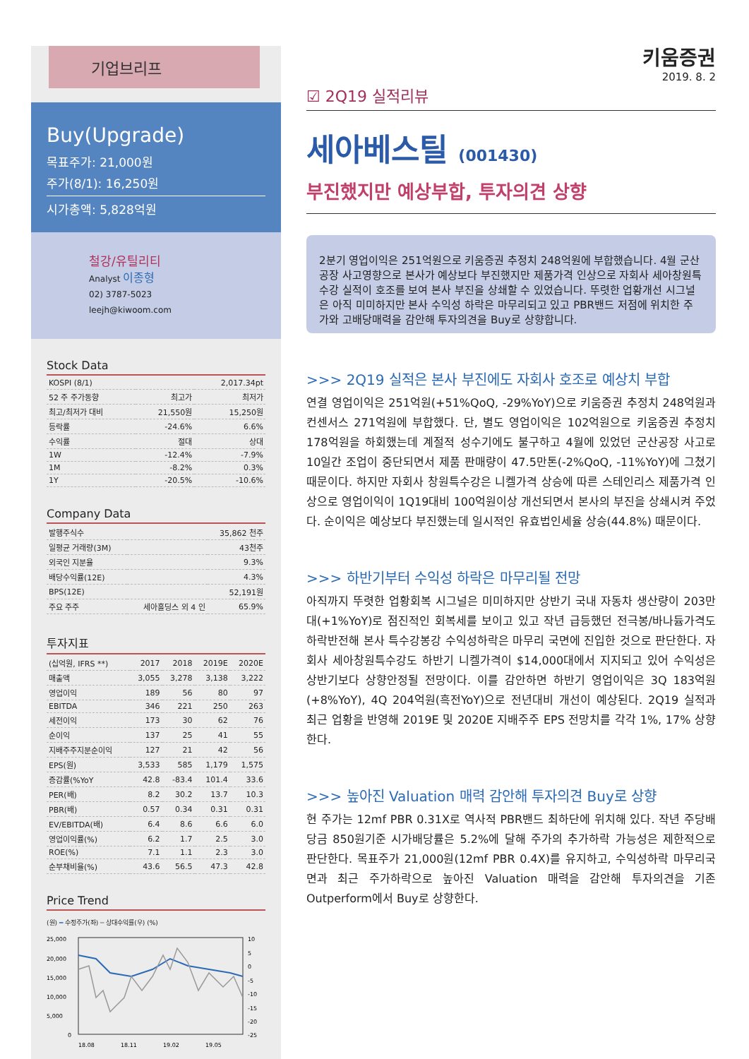기업브리프
Buy(Upgrade)
목표주가: 21,000원
주가(8/1): 16,250원
시가총액: 5,828억원
철강/유틸리티
Analyst 이종형
02) 3787-5023
leejh@kiwoom.com
Stock Data
| KOSPI (8/1) | | 2,017.34pt |
| 52 주 주가동향 | 최고가 | 최저가 |
| 최고/최저가 대비 | 21,550원 | 15,250원 |
| 등락률 | -24.6% | 6.6% |
| 수익률 | 절대 | 상대 |
| 1W | -12.4% | -7.9% |
| 1M | -8.2% | 0.3% |
| 1Y | -20.5% | -10.6% |
Company Data
| 발행주식수 | | 35,862 천주 |
| 일평균 거래량(3M) | | 43천주 |
| 외국인 지분율 | | 9.3% |
| 배당수익률(12E) | | 4.3% |
| BPS(12E) | | 52,191원 |
| 주요 주주 | 세아홀딩스 외 4 인 | 65.9% |
투자지표
| (십억원, IFRS **) | 2017 | 2018 | 2019E | 2020E |
| --- | --- | --- | --- | --- |
| 매출액 | 3,055 | 3,278 | 3,138 | 3,222 |
| 영업이익 | 189 | 56 | 80 | 97 |
| EBITDA | 346 | 221 | 250 | 263 |
| 세전이익 | 173 | 30 | 62 | 76 |
| 순이익 | 137 | 25 | 41 | 55 |
| 지배주주지분순이익 | 127 | 21 | 42 | 56 |
| EPS(원) | 3,533 | 585 | 1,179 | 1,575 |
| 증감률(%YoY | 42.8 | -83.4 | 101.4 | 33.6 |
| PER(배) | 8.2 | 30.2 | 13.7 | 10.3 |
| PBR(배) | 0.57 | 0.34 | 0.31 | 0.31 |
| EV/EBITDA(배) | 6.4 | 8.6 | 6.6 | 6.0 |
| 영업이익률(%) | 6.2 | 1.7 | 2.5 | 3.0 |
| ROE(%) | 7.1 | 1.1 | 2.3 | 3.0 |
| 순부채비율(%) | 43.6 | 56.5 | 47.3 | 42.8 |
Price Trend
(원) ━ 수정주가(좌) ━ 상대수익률(우) (%)
25,000
20,000
15,000
10,000
5,000
0
10
5
0
-5
-10
-15
-20
-25
18.08
18.11
19.02
19.05
키움증권
2019. 8. 2
☑ 2Q19 실적리뷰
세아베스틸 (001430)
부진했지만 예상부합, 투자의견 상향
2분기 영업이익은 251억원으로 키움증권 추정치 248억원에 부합했습니다. 4월 군산공장 사고영향으로 본사가 예상보다 부진했지만 제품가격 인상으로 자회사 세아창원특수강 실적이 호조를 보여 본사 부진을 상쇄할 수 있었습니다. 뚜렷한 업황개선 시그널은 아직 미미하지만 본사 수익성 하락은 마무리되고 있고 PBR밴드 저점에 위치한 주가와 고배당매력을 감안해 투자의견을 Buy로 상향합니다.
>>> 2Q19 실적은 본사 부진에도 자회사 호조로 예상치 부합
연결 영업이익은 251억원(+51%QoQ, -29%YoY)으로 키움증권 추정치 248억원과 컨센서스 271억원에 부합했다. 단, 별도 영업이익은 102억원으로 키움증권 추정치 178억원을 하회했는데 계절적 성수기에도 불구하고 4월에 있었던 군산공장 사고로 10일간 조업이 중단되면서 제품 판매량이 47.5만톤(-2%QoQ, -11%YoY)에 그쳤기 때문이다. 하지만 자회사 창원특수강은 니켈가격 상승에 따른 스테인리스 제품가격 인상으로 영업이익이 1Q19대비 100억원이상 개선되면서 본사의 부진을 상쇄시켜 주었다. 순이익은 예상보다 부진했는데 일시적인 유효법인세율 상승(44.8%) 때문이다.
>>> 하반기부터 수익성 하락은 마무리될 전망
아직까지 뚜렷한 업황회복 시그널은 미미하지만 상반기 국내 자동차 생산량이 203만대(+1%YoY)로 점진적인 회복세를 보이고 있고 작년 급등했던 전극봉/바나듐가격도 하락반전해 본사 특수강봉강 수익성하락은 마무리 국면에 진입한 것으로 판단한다. 자회사 세아창원특수강도 하반기 니켈가격이 $14,000대에서 지지되고 있어 수익성은 상반기보다 상향안정될 전망이다. 이를 감안하면 하반기 영업이익은 3Q 183억원(+8%YoY), 4Q 204억원(흑전YoY)으로 전년대비 개선이 예상된다. 2Q19 실적과 최근 업황을 반영해 2019E 및 2020E 지배주주 EPS 전망치를 각각 1%, 17% 상향한다.
>>> 높아진 Valuation 매력 감안해 투자의견 Buy로 상향
현 주가는 12mf PBR 0.31X로 역사적 PBR밴드 최하단에 위치해 있다. 작년 주당배당금 850원기준 시가배당률은 5.2%에 달해 주가의 추가하락 가능성은 제한적으로 판단한다. 목표주가 21,000원(12mf PBR 0.4X)를 유지하고, 수익성하락 마무리국면과 최근 주가하락으로 높아진 Valuation 매력을 감안해 투자의견을 기존 Outperform에서 Buy로 상향한다.